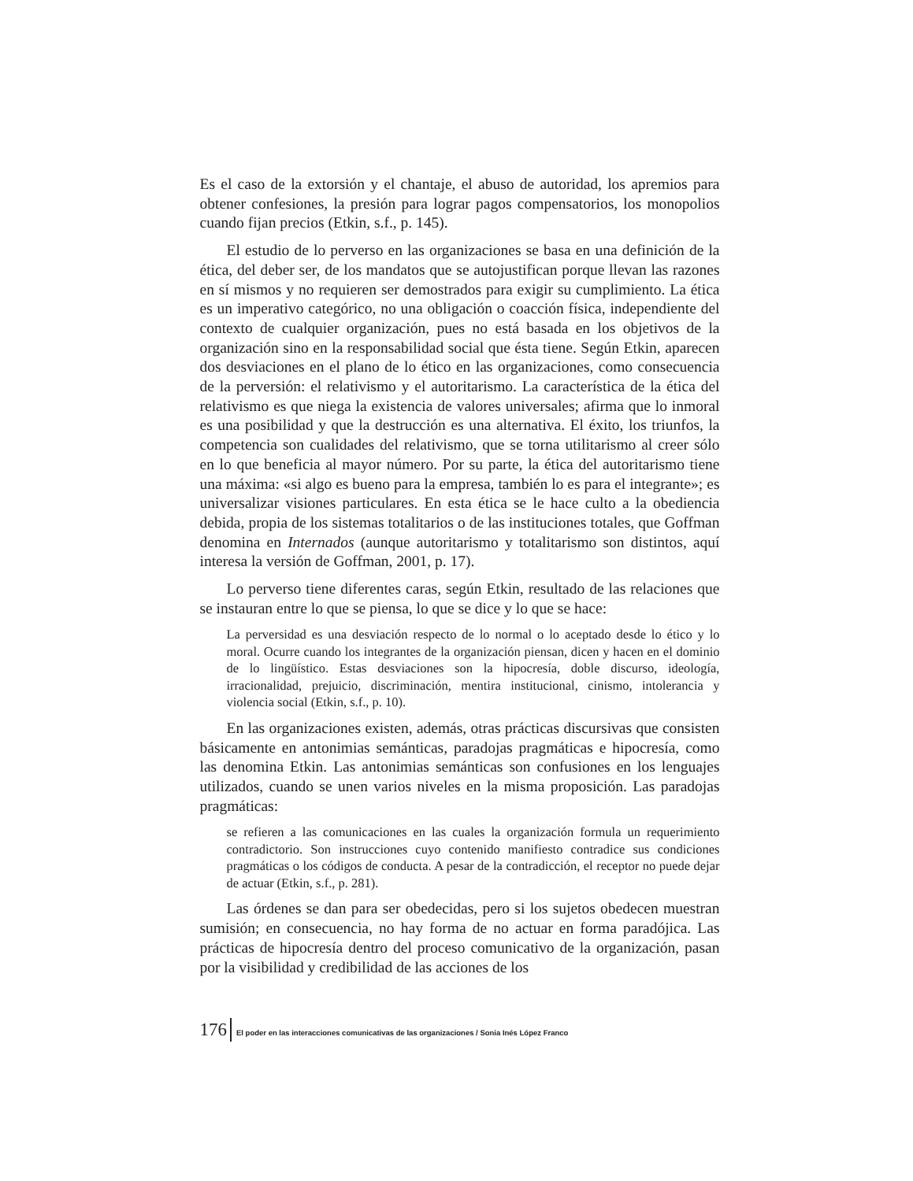Es el caso de la extorsión y el chantaje, el abuso de autoridad, los apremios para obtener confesiones, la presión para lograr pagos compensatorios, los monopolios cuando fijan precios (Etkin, s.f., p. 145).
El estudio de lo perverso en las organizaciones se basa en una definición de la ética, del deber ser, de los mandatos que se autojustifican porque llevan las razones en sí mismos y no requieren ser demostrados para exigir su cumplimiento. La ética es un imperativo categórico, no una obligación o coacción física, independiente del contexto de cualquier organización, pues no está basada en los objetivos de la organización sino en la responsabilidad social que ésta tiene. Según Etkin, aparecen dos desviaciones en el plano de lo ético en las organizaciones, como consecuencia de la perversión: el relativismo y el autoritarismo. La característica de la ética del relativismo es que niega la existencia de valores universales; afirma que lo inmoral es una posibilidad y que la destrucción es una alternativa. El éxito, los triunfos, la competencia son cualidades del relativismo, que se torna utilitarismo al creer sólo en lo que beneficia al mayor número. Por su parte, la ética del autoritarismo tiene una máxima: «si algo es bueno para la empresa, también lo es para el integrante»; es universalizar visiones particulares. En esta ética se le hace culto a la obediencia debida, propia de los sistemas totalitarios o de las instituciones totales, que Goffman denomina en Internados (aunque autoritarismo y totalitarismo son distintos, aquí interesa la versión de Goffman, 2001, p. 17).
Lo perverso tiene diferentes caras, según Etkin, resultado de las relaciones que se instauran entre lo que se piensa, lo que se dice y lo que se hace:
La perversidad es una desviación respecto de lo normal o lo aceptado desde lo ético y lo moral. Ocurre cuando los integrantes de la organización piensan, dicen y hacen en el dominio de lo lingüístico. Estas desviaciones son la hipocresía, doble discurso, ideología, irracionalidad, prejuicio, discriminación, mentira institucional, cinismo, intolerancia y violencia social (Etkin, s.f., p. 10).
En las organizaciones existen, además, otras prácticas discursivas que consisten básicamente en antonimias semánticas, paradojas pragmáticas e hipocresía, como las denomina Etkin. Las antonimias semánticas son confusiones en los lenguajes utilizados, cuando se unen varios niveles en la misma proposición. Las paradojas pragmáticas:
se refieren a las comunicaciones en las cuales la organización formula un requerimiento contradictorio. Son instrucciones cuyo contenido manifiesto contradice sus condiciones pragmáticas o los códigos de conducta. A pesar de la contradicción, el receptor no puede dejar de actuar (Etkin, s.f., p. 281).
Las órdenes se dan para ser obedecidas, pero si los sujetos obedecen muestran sumisión; en consecuencia, no hay forma de no actuar en forma paradójica. Las prácticas de hipocresía dentro del proceso comunicativo de la organización, pasan por la visibilidad y credibilidad de las acciones de los
176 El poder en las interacciones comunicativas de las organizaciones / Sonia Inés López Franco